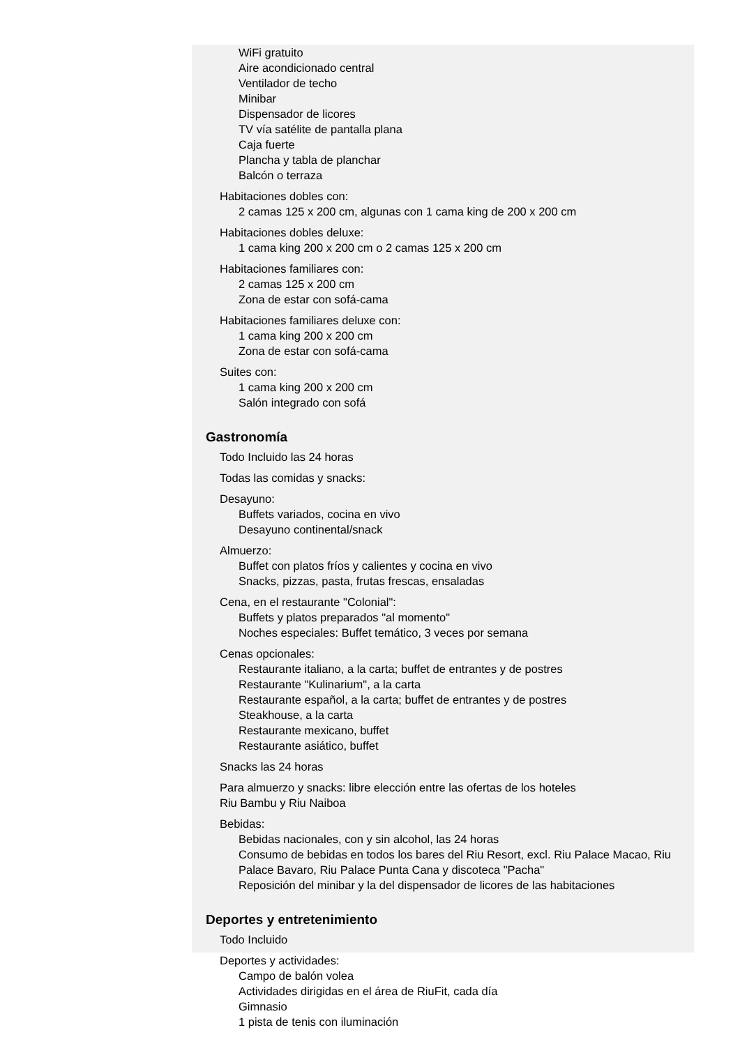WiFi gratuito
Aire acondicionado central
Ventilador de techo
Minibar
Dispensador de licores
TV vía satélite de pantalla plana
Caja fuerte
Plancha y tabla de planchar
Balcón o terraza
Habitaciones dobles con:
2 camas 125 x 200 cm, algunas con 1 cama king de 200 x 200 cm
Habitaciones dobles deluxe:
1 cama king 200 x 200 cm o 2 camas 125 x 200 cm
Habitaciones familiares con:
2 camas 125 x 200 cm
Zona de estar con sofá-cama
Habitaciones familiares deluxe con:
1 cama king 200 x 200 cm
Zona de estar con sofá-cama
Suites con:
1 cama king 200 x 200 cm
Salón integrado con sofá
Gastronomía
Todo Incluido las 24 horas
Todas las comidas y snacks:
Desayuno:
Buffets variados, cocina en vivo
Desayuno continental/snack
Almuerzo:
Buffet con platos fríos y calientes y cocina en vivo
Snacks, pizzas, pasta, frutas frescas, ensaladas
Cena, en el restaurante "Colonial":
Buffets y platos preparados "al momento"
Noches especiales: Buffet temático, 3 veces por semana
Cenas opcionales:
Restaurante italiano, a la carta; buffet de entrantes y de postres
Restaurante "Kulinarium", a la carta
Restaurante español, a la carta; buffet de entrantes y de postres
Steakhouse, a la carta
Restaurante mexicano, buffet
Restaurante asiático, buffet
Snacks las 24 horas
Para almuerzo y snacks: libre elección entre las ofertas de los hoteles
Riu Bambu y Riu Naiboa
Bebidas:
Bebidas nacionales, con y sin alcohol, las 24 horas
Consumo de bebidas en todos los bares del Riu Resort, excl. Riu Palace Macao, Riu Palace Bavaro, Riu Palace Punta Cana y discoteca "Pacha"
Reposición del minibar y la del dispensador de licores de las habitaciones
Deportes y entretenimiento
Todo Incluido
Deportes y actividades:
Campo de balón volea
Actividades dirigidas en el área de RiuFit, cada día
Gimnasio
1 pista de tenis con iluminación